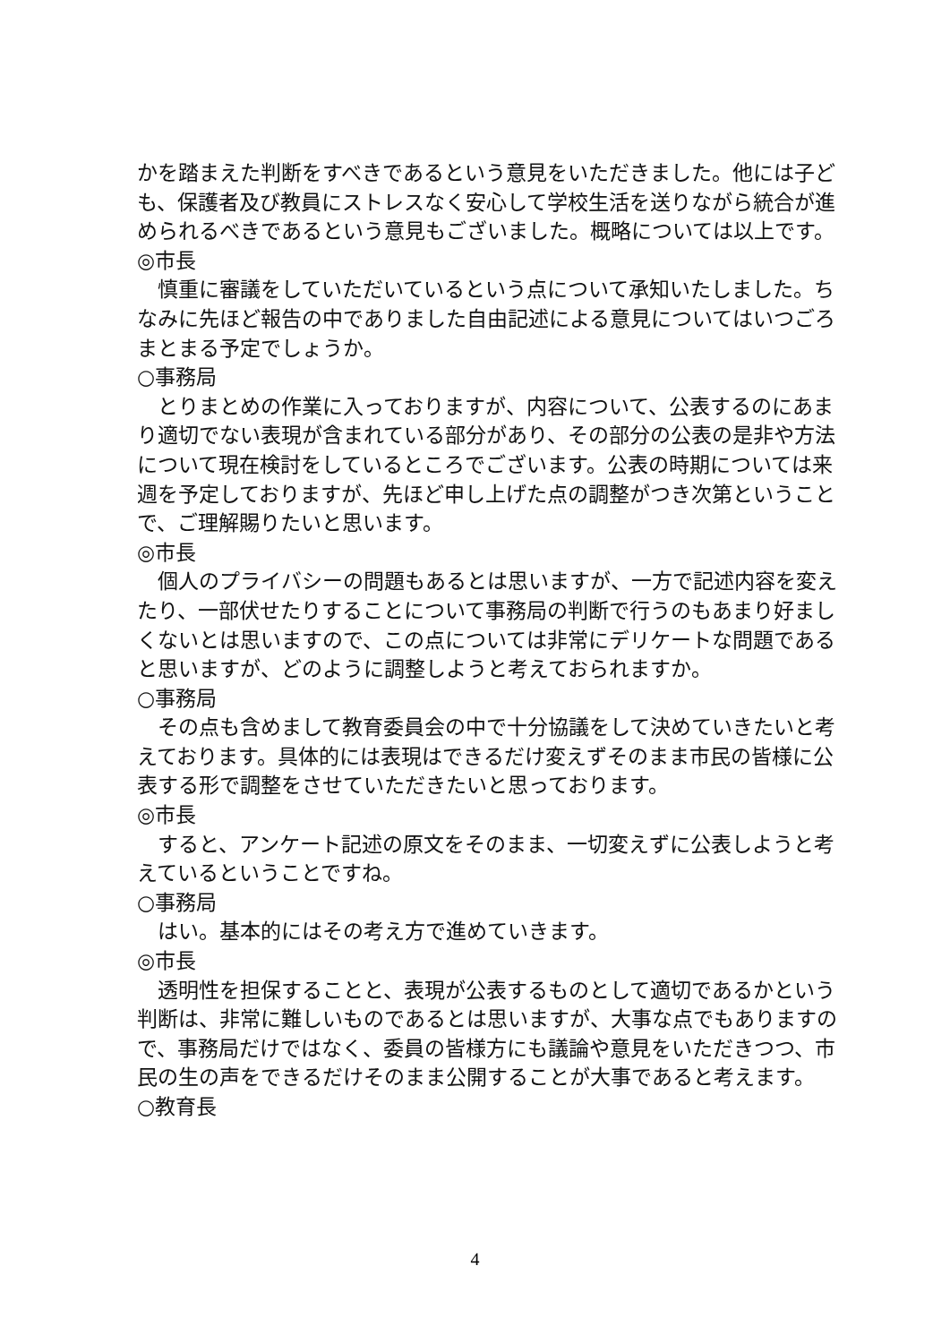かを踏まえた判断をすべきであるという意見をいただきました。他には子ども、保護者及び教員にストレスなく安心して学校生活を送りながら統合が進められるべきであるという意見もございました。概略については以上です。
◎市長
慎重に審議をしていただいているという点について承知いたしました。ちなみに先ほど報告の中でありました自由記述による意見についてはいつごろまとまる予定でしょうか。
○事務局
とりまとめの作業に入っておりますが、内容について、公表するのにあまり適切でない表現が含まれている部分があり、その部分の公表の是非や方法について現在検討をしているところでございます。公表の時期については来週を予定しておりますが、先ほど申し上げた点の調整がつき次第ということで、ご理解賜りたいと思います。
◎市長
個人のプライバシーの問題もあるとは思いますが、一方で記述内容を変えたり、一部伏せたりすることについて事務局の判断で行うのもあまり好ましくないとは思いますので、この点については非常にデリケートな問題であると思いますが、どのように調整しようと考えておられますか。
○事務局
その点も含めまして教育委員会の中で十分協議をして決めていきたいと考えております。具体的には表現はできるだけ変えずそのまま市民の皆様に公表する形で調整をさせていただきたいと思っております。
◎市長
すると、アンケート記述の原文をそのまま、一切変えずに公表しようと考えているということですね。
○事務局
はい。基本的にはその考え方で進めていきます。
◎市長
透明性を担保することと、表現が公表するものとして適切であるかという判断は、非常に難しいものであるとは思いますが、大事な点でもありますので、事務局だけではなく、委員の皆様方にも議論や意見をいただきつつ、市民の生の声をできるだけそのまま公開することが大事であると考えます。
○教育長
4